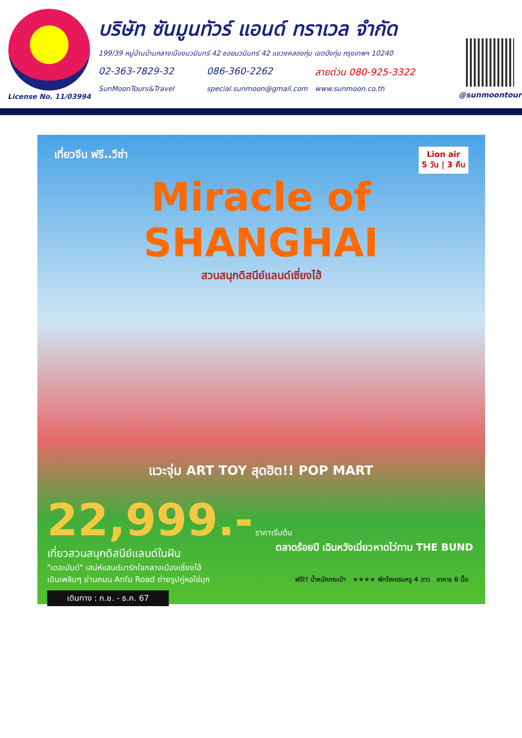License No. 11/03994
บริษัท ซันมูนทัวร์ แอนด์ ทราเวล จำกัด
199/39 หมู่บ้านบ้านกลางเมืองนวมินทร์ 42 ซอยนวมินทร์ 42 แขวงคลองกุ่ม เขตบึงกุ่ม กรุงเทพฯ 10240
02-363-7829-32 086-360-2262 สายด่วน 080-925-3322
SunMoonTours&Travel special.sunmoon@gmail.com www.sunmoon.co.th
@sunmoontour
เที่ยวจีน ฟรี..วีซ่า
Lion air
5 วัน | 3 คืน
Miracle of SHANGHAI
สวนสนุกดิสนีย์แลนด์เซี่ยงไฮ้
แวะจุ่ม ART TOY สุดฮิต!! POP MART
22,999.- ราคาเริ่มต้น
เที่ยวสวนสนุกดิสนีย์แลนด์ในฝัน
"เดอะบันด์" เสน่ห์แลนด์มาร์กใจกลางเมืองเซี่ยงไฮ้
เดินเพลินๆ ย่านถนน Anfu Road ถ่ายรูปคู่หอไข่มุก
เดินทาง : ก.ย. - ธ.ค. 67
ตลาดร้อยปี เฉินหวังเมี่ยว หาดไว่ทาน THE BUND
ฟรี!! น้ำหนักกระเป๋า ★★★★ พักโรงแรมหรู 4 ดาว อาหาร 6 มื้อ